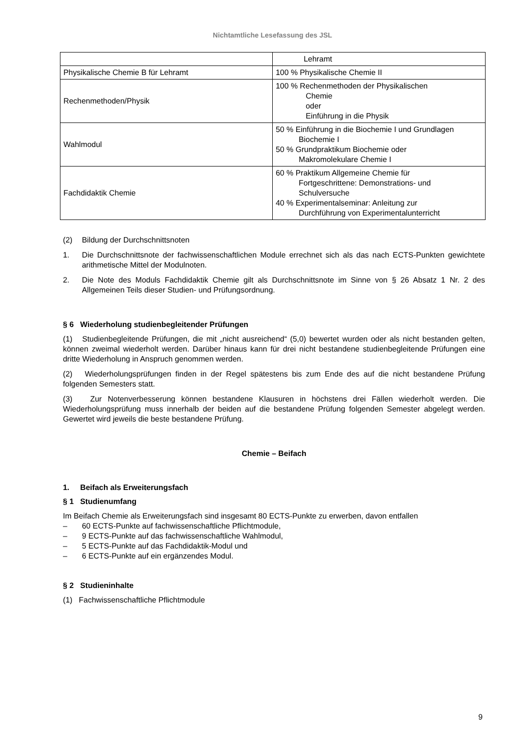Nichtamtliche Lesefassung des JSL
| | Lehramt |
| Physikalische Chemie B für Lehramt | 100 % Physikalische Chemie II |
| Rechenmethoden/Physik | 100 % Rechenmethoden der Physikalischen Chemie oder Einführung in die Physik |
| Wahlmodul | 50 % Einführung in die Biochemie I und Grundlagen Biochemie I 50 % Grundpraktikum Biochemie oder Makromolekulare Chemie I |
| Fachdidaktik Chemie | 60 % Praktikum Allgemeine Chemie für Fortgeschrittene: Demonstrations- und Schulversuche 40 % Experimentalseminar: Anleitung zur Durchführung von Experimentalunterricht |
(2) Bildung der Durchschnittsnoten
1. Die Durchschnittsnote der fachwissenschaftlichen Module errechnet sich als das nach ECTS-Punkten gewichtete arithmetische Mittel der Modulnoten.
2. Die Note des Moduls Fachdidaktik Chemie gilt als Durchschnittsnote im Sinne von § 26 Absatz 1 Nr. 2 des Allgemeinen Teils dieser Studien- und Prüfungsordnung.
§ 6 Wiederholung studienbegleitender Prüfungen
(1) Studienbegleitende Prüfungen, die mit „nicht ausreichend“ (5,0) bewertet wurden oder als nicht bestanden gelten, können zweimal wiederholt werden. Darüber hinaus kann für drei nicht bestandene studienbegleitende Prüfungen eine dritte Wiederholung in Anspruch genommen werden.
(2) Wiederholungsprüfungen finden in der Regel spätestens bis zum Ende des auf die nicht bestandene Prüfung folgenden Semesters statt.
(3) Zur Notenverbesserung können bestandene Klausuren in höchstens drei Fällen wiederholt werden. Die Wiederholungsprüfung muss innerhalb der beiden auf die bestandene Prüfung folgenden Semester abgelegt werden. Gewertet wird jeweils die beste bestandene Prüfung.
Chemie – Beifach
1. Beifach als Erweiterungsfach
§ 1 Studienumfang
Im Beifach Chemie als Erweiterungsfach sind insgesamt 80 ECTS-Punkte zu erwerben, davon entfallen
– 60 ECTS-Punkte auf fachwissenschaftliche Pflichtmodule,
– 9 ECTS-Punkte auf das fachwissenschaftliche Wahlmodul,
– 5 ECTS-Punkte auf das Fachdidaktik-Modul und
– 6 ECTS-Punkte auf ein ergänzendes Modul.
§ 2 Studieninhalte
(1) Fachwissenschaftliche Pflichtmodule
9